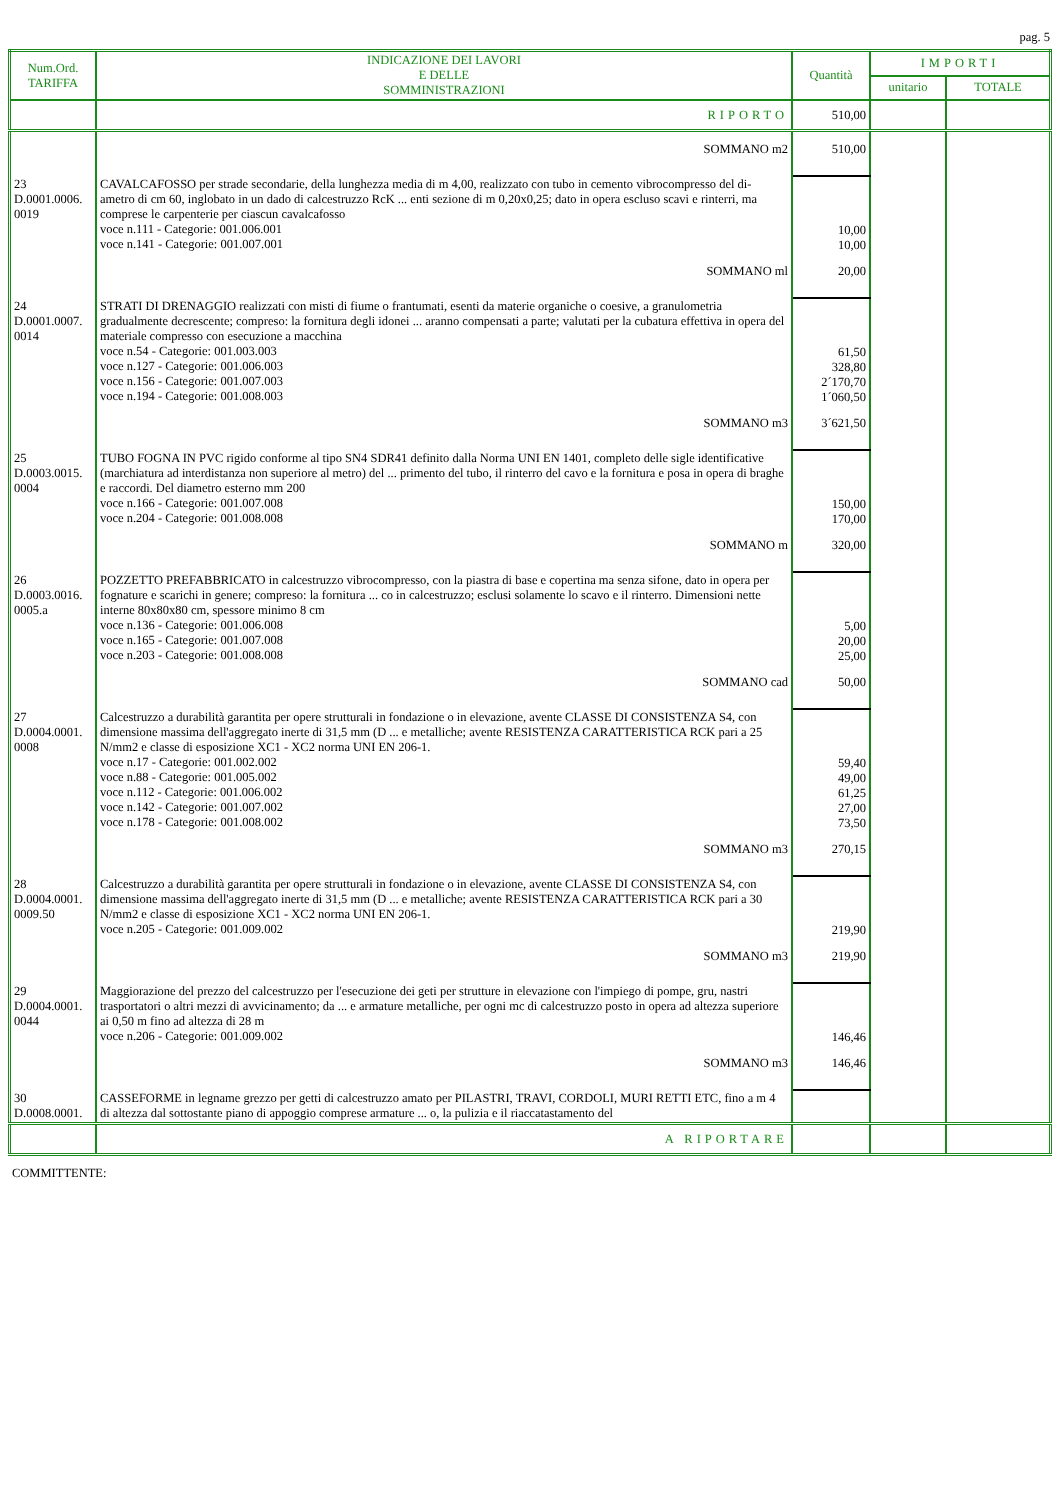pag. 5
| Num.Ord. TARIFFA | INDICAZIONE DEI LAVORI E DELLE SOMMINISTRAZIONI | Quantità | IMPORTI | |
| --- | --- | --- | --- | --- |
| | | | unitario | TOTALE |
| | RIPORTO | 510,00 | | |
| | SOMMANO m2 | 510,00 | | |
| 23 D.0001.0006. 0019 | CAVALCAFOSSO per strade secondarie, della lunghezza media di m 4,00, realizzato con tubo in cemento vibrocompresso del di- ametro di cm 60, inglobato in un dado di calcestruzzo RcK ... enti sezione di m 0,20x0,25; dato in opera escluso scavi e rinterri, ma comprese le carpenterie per ciascun cavalcafosso voce n.111 - Categorie: 001.006.001 voce n.141 - Categorie: 001.007.001 | 10,00 10,00 | | |
| | SOMMANO ml | 20,00 | | |
| 24 D.0001.0007. 0014 | STRATI DI DRENAGGIO realizzati con misti di fiume o frantumati, esenti da materie organiche o coesive, a granulometria gradualmente decrescente; compreso: la fornitura degli idonei ... aranno compensati a parte; valutati per la cubatura effettiva in opera del materiale compresso con esecuzione a macchina voce n.54 - Categorie: 001.003.003 voce n.127 - Categorie: 001.006.003 voce n.156 - Categorie: 001.007.003 voce n.194 - Categorie: 001.008.003 | 61,50 328,80 2´170,70 1´060,50 | | |
| | SOMMANO m3 | 3´621,50 | | |
| 25 D.0003.0015. 0004 | TUBO FOGNA IN PVC rigido conforme al tipo SN4 SDR41 definito dalla Norma UNI EN 1401, completo delle sigle identificative (marchiatura ad interdistanza non superiore al metro) del ... primento del tubo, il rinterro del cavo e la fornitura e posa in opera di braghe e raccordi. Del diametro esterno mm 200 voce n.166 - Categorie: 001.007.008 voce n.204 - Categorie: 001.008.008 | 150,00 170,00 | | |
| | SOMMANO m | 320,00 | | |
| 26 D.0003.0016. 0005.a | POZZETTO PREFABBRICATO in calcestruzzo vibrocompresso, con la piastra di base e copertina ma senza sifone, dato in opera per fognature e scarichi in genere; compreso: la fornitura ... co in calcestruzzo; esclusi solamente lo scavo e il rinterro. Dimensioni nette interne 80x80x80 cm, spessore minimo 8 cm voce n.136 - Categorie: 001.006.008 voce n.165 - Categorie: 001.007.008 voce n.203 - Categorie: 001.008.008 | 5,00 20,00 25,00 | | |
| | SOMMANO cad | 50,00 | | |
| 27 D.0004.0001. 0008 | Calcestruzzo a durabilità garantita per opere strutturali in fondazione o in elevazione, avente CLASSE DI CONSISTENZA S4, con dimensione massima dell'aggregato inerte di 31,5 mm (D ... e metalliche; avente RESISTENZA CARATTERISTICA RCK pari a 25 N/mm2 e classe di esposizione XC1 - XC2 norma UNI EN 206-1. voce n.17 - Categorie: 001.002.002 voce n.88 - Categorie: 001.005.002 voce n.112 - Categorie: 001.006.002 voce n.142 - Categorie: 001.007.002 voce n.178 - Categorie: 001.008.002 | 59,40 49,00 61,25 27,00 73,50 | | |
| | SOMMANO m3 | 270,15 | | |
| 28 D.0004.0001. 0009.50 | Calcestruzzo a durabilità garantita per opere strutturali in fondazione o in elevazione, avente CLASSE DI CONSISTENZA S4, con dimensione massima dell'aggregato inerte di 31,5 mm (D ... e metalliche; avente RESISTENZA CARATTERISTICA RCK pari a 30 N/mm2 e classe di esposizione XC1 - XC2 norma UNI EN 206-1. voce n.205 - Categorie: 001.009.002 | 219,90 | | |
| | SOMMANO m3 | 219,90 | | |
| 29 D.0004.0001. 0044 | Maggiorazione del prezzo del calcestruzzo per l'esecuzione dei geti per strutture in elevazione con l'impiego di pompe, gru, nastri trasportatori o altri mezzi di avvicinamento; da ... e armature metalliche, per ogni mc di calcestruzzo posto in opera ad altezza superiore ai 0,50 m fino ad altezza di 28 m voce n.206 - Categorie: 001.009.002 | 146,46 | | |
| | SOMMANO m3 | 146,46 | | |
| 30 D.0008.0001. | CASSEFORME in legname grezzo per getti di calcestruzzo amato per PILASTRI, TRAVI, CORDOLI, MURI RETTI ETC, fino a m 4 di altezza dal sottostante piano di appoggio comprese armature ... o, la pulizia e il riaccatastamento del | | | |
| | A RIPORTARE | | | |
COMMITTENTE: